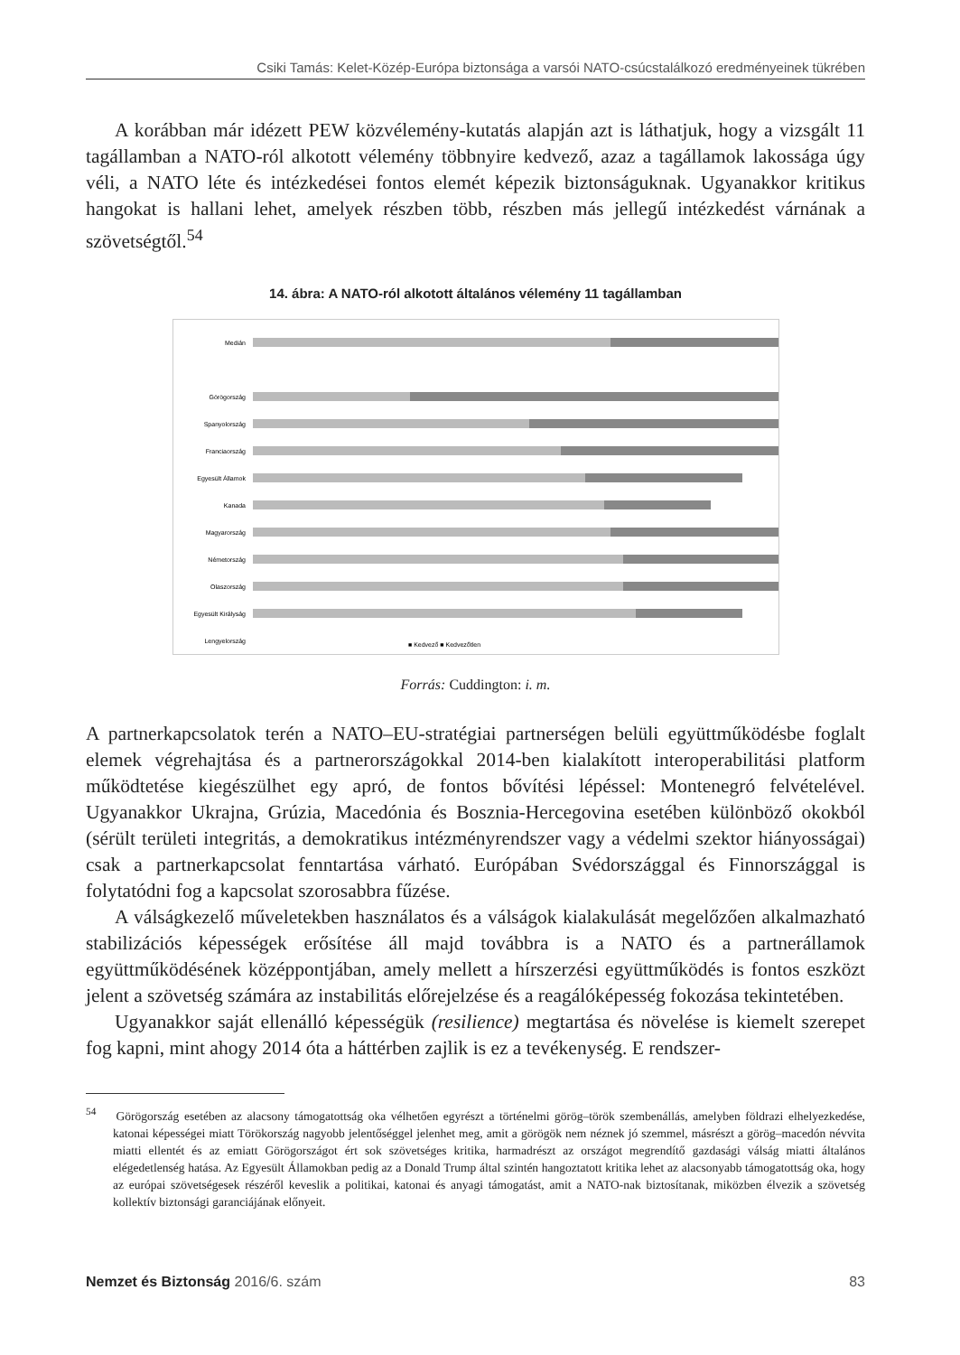Csiki Tamás: Kelet-Közép-Európa biztonsága a varsói NATO-csúcstalálkozó eredményeinek tükrében
A korábban már idézett PEW közvélemény-kutatás alapján azt is láthatjuk, hogy a vizsgált 11 tagállamban a NATO-ról alkotott vélemény többnyire kedvező, azaz a tagállamok lakossága úgy véli, a NATO léte és intézkedései fontos elemét képezik biztonságuknak. Ugyanakkor kritikus hangokat is hallani lehet, amelyek részben több, részben más jellegű intézkedést várnának a szövetségtől.<sup>54</sup>
14. ábra: A NATO-ról alkotott általános vélemény 11 tagállamban
Medián
Görögország
Spanyolország
Franciaország
Egyesült Államok
Kanada
Magyarország
Németország
Olaszország
Egyesült Királyság
Lengyelország
■ Kedvező ■ Kedvezőtlen
Forrás: Cuddington: i. m.
A partnerkapcsolatok terén a NATO–EU-stratégiai partnerségen belüli együttműködésbe foglalt elemek végrehajtása és a partnerországokkal 2014-ben kialakított interoperabilitási platform működtetése kiegészülhet egy apró, de fontos bővítési lépéssel: Montenegró felvételével. Ugyanakkor Ukrajna, Grúzia, Macedónia és Bosznia-Hercegovina esetében különböző okokból (sérült területi integritás, a demokratikus intézményrendszer vagy a védelmi szektor hiányosságai) csak a partnerkapcsolat fenntartása várható. Európában Svédországgal és Finnországgal is folytatódni fog a kapcsolat szorosabbra fűzése.
A válságkezelő műveletekben használatos és a válságok kialakulását megelőzően alkalmazható stabilizációs képességek erősítése áll majd továbbra is a NATO és a partnerállamok együttműködésének középpontjában, amely mellett a hírszerzési együttműködés is fontos eszközt jelent a szövetség számára az instabilitás előrejelzése és a reagálóképesség fokozása tekintetében.
Ugyanakkor saját ellenálló képességük (resilience) megtartása és növelése is kiemelt szerepet fog kapni, mint ahogy 2014 óta a háttérben zajlik is ez a tevékenység. E rendszer-
<sup>54</sup> Görögország esetében az alacsony támogatottság oka vélhetően egyrészt a történelmi görög–török szembenállás, amelyben földrazi elhelyezkedése, katonai képességei miatt Törökország nagyobb jelentőséggel jelenhet meg, amit a görögök nem néznek jó szemmel, másrészt a görög–macedón névvita miatti ellentét és az emiatt Görögországot ért sok szövetséges kritika, harmadrészt az országot megrendítő gazdasági válság miatti általános elégedetlenség hatása. Az Egyesült Államokban pedig az a Donald Trump által szintén hangoztatott kritika lehet az alacsonyabb támogatottság oka, hogy az európai szövetségesek részéről keveslik a politikai, katonai és anyagi támogatást, amit a NATO-nak biztosítanak, miközben élvezik a szövetség kollektív biztonsági garanciájának előnyeit.
Nemzet és Biztonság 2016/6. szám 83